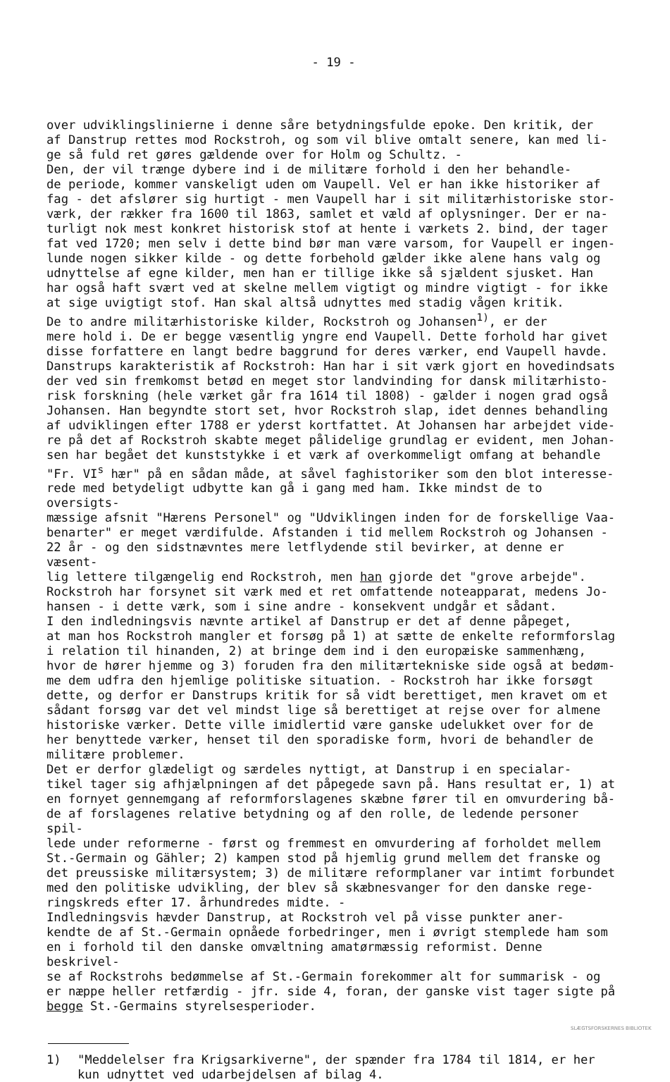- 19 -
over udviklingslinierne i denne såre betydningsfulde epoke. Den kritik, der af Danstrup rettes mod Rockstroh, og som vil blive omtalt senere, kan med li- ge så fuld ret gøres gældende over for Holm og Schultz. - Den, der vil trænge dybere ind i de militære forhold i den her behandle- de periode, kommer vanskeligt uden om Vaupell. Vel er han ikke historiker af fag - det afslører sig hurtigt - men Vaupell har i sit militærhistoriske stor- værk, der rækker fra 1600 til 1863, samlet et væld af oplysninger. Der er na- turligt nok mest konkret historisk stof at hente i værkets 2. bind, der tager fat ved 1720; men selv i dette bind bør man være varsom, for Vaupell er ingen- lunde nogen sikker kilde - og dette forbehold gælder ikke alene hans valg og udnyttelse af egne kilder, men han er tillige ikke så sjældent sjusket. Han har også haft svært ved at skelne mellem vigtigt og mindre vigtigt - for ikke at sige uvigtigt stof. Han skal altså udnyttes med stadig vågen kritik. De to andre militærhistoriske kilder, Rockstroh og Johansen<sup>1)</sup>, er der mere hold i. De er begge væsentlig yngre end Vaupell. Dette forhold har givet disse forfattere en langt bedre baggrund for deres værker, end Vaupell havde. Danstrups karakteristik af Rockstroh: Han har i sit værk gjort en hovedindsats der ved sin fremkomst betød en meget stor landvinding for dansk militærhisto- risk forskning (hele værket går fra 1614 til 1808) - gælder i nogen grad også Johansen. Han begyndte stort set, hvor Rockstroh slap, idet dennes behandling af udviklingen efter 1788 er yderst kortfattet. At Johansen har arbejdet vide- re på det af Rockstroh skabte meget pålidelige grundlag er evident, men Johan- sen har begået det kunststykke i et værk af overkommeligt omfang at behandle "Fr. VI<sup>s</sup> hær" på en sådan måde, at såvel faghistoriker som den blot interesse- rede med betydeligt udbytte kan gå i gang med ham. Ikke mindst de to oversigts- mæssige afsnit "Hærens Personel" og "Udviklingen inden for de forskellige Vaa- benarter" er meget værdifulde. Afstanden i tid mellem Rockstroh og Johansen - 22 år - og den sidstnævntes mere letflydende stil bevirker, at denne er væsent- lig lettere tilgængelig end Rockstroh, men han gjorde det "grove arbejde". Rockstroh har forsynet sit værk med et ret omfattende noteapparat, medens Jo- hansen - i dette værk, som i sine andre - konsekvent undgår et sådant. I den indledningsvis nævnte artikel af Danstrup er det af denne påpeget, at man hos Rockstroh mangler et forsøg på 1) at sætte de enkelte reformforslag i relation til hinanden, 2) at bringe dem ind i den europæiske sammenhæng, hvor de hører hjemme og 3) foruden fra den militærtekniske side også at bedøm- me dem udfra den hjemlige politiske situation. - Rockstroh har ikke forsøgt dette, og derfor er Danstrups kritik for så vidt berettiget, men kravet om et sådant forsøg var det vel mindst lige så berettiget at rejse over for almene historiske værker. Dette ville imidlertid være ganske udelukket over for de her benyttede værker, henset til den sporadiske form, hvori de behandler de militære problemer. Det er derfor glædeligt og særdeles nyttigt, at Danstrup i en specialar- tikel tager sig afhjælpningen af det påpegede savn på. Hans resultat er, 1) at en fornyet gennemgang af reformforslagenes skæbne fører til en omvurdering bå- de af forslagenes relative betydning og af den rolle, de ledende personer spil- lede under reformerne - først og fremmest en omvurdering af forholdet mellem St.-Germain og Gähler; 2) kampen stod på hjemlig grund mellem det franske og det preussiske militærsystem; 3) de militære reformplaner var intimt forbundet med den politiske udvikling, der blev så skæbnesvanger for den danske rege- ringskreds efter 17. århundredes midte. - Indledningsvis hævder Danstrup, at Rockstroh vel på visse punkter aner- kendte de af St.-Germain opnåede forbedringer, men i øvrigt stemplede ham som en i forhold til den danske omvæltning amatørmæssig reformist. Denne beskrivel- se af Rockstrohs bedømmelse af St.-Germain forekommer alt for summarisk - og er næppe heller retfærdig - jfr. side 4, foran, der ganske vist tager sigte på begge St.-Germains styrelsesperioder.
1) "Meddelelser fra Krigsarkiverne", der spænder fra 1784 til 1814, er her kun udnyttet ved udarbejdelsen af bilag 4.
SLÆGTSFORSKERNES BIBLIOTEK